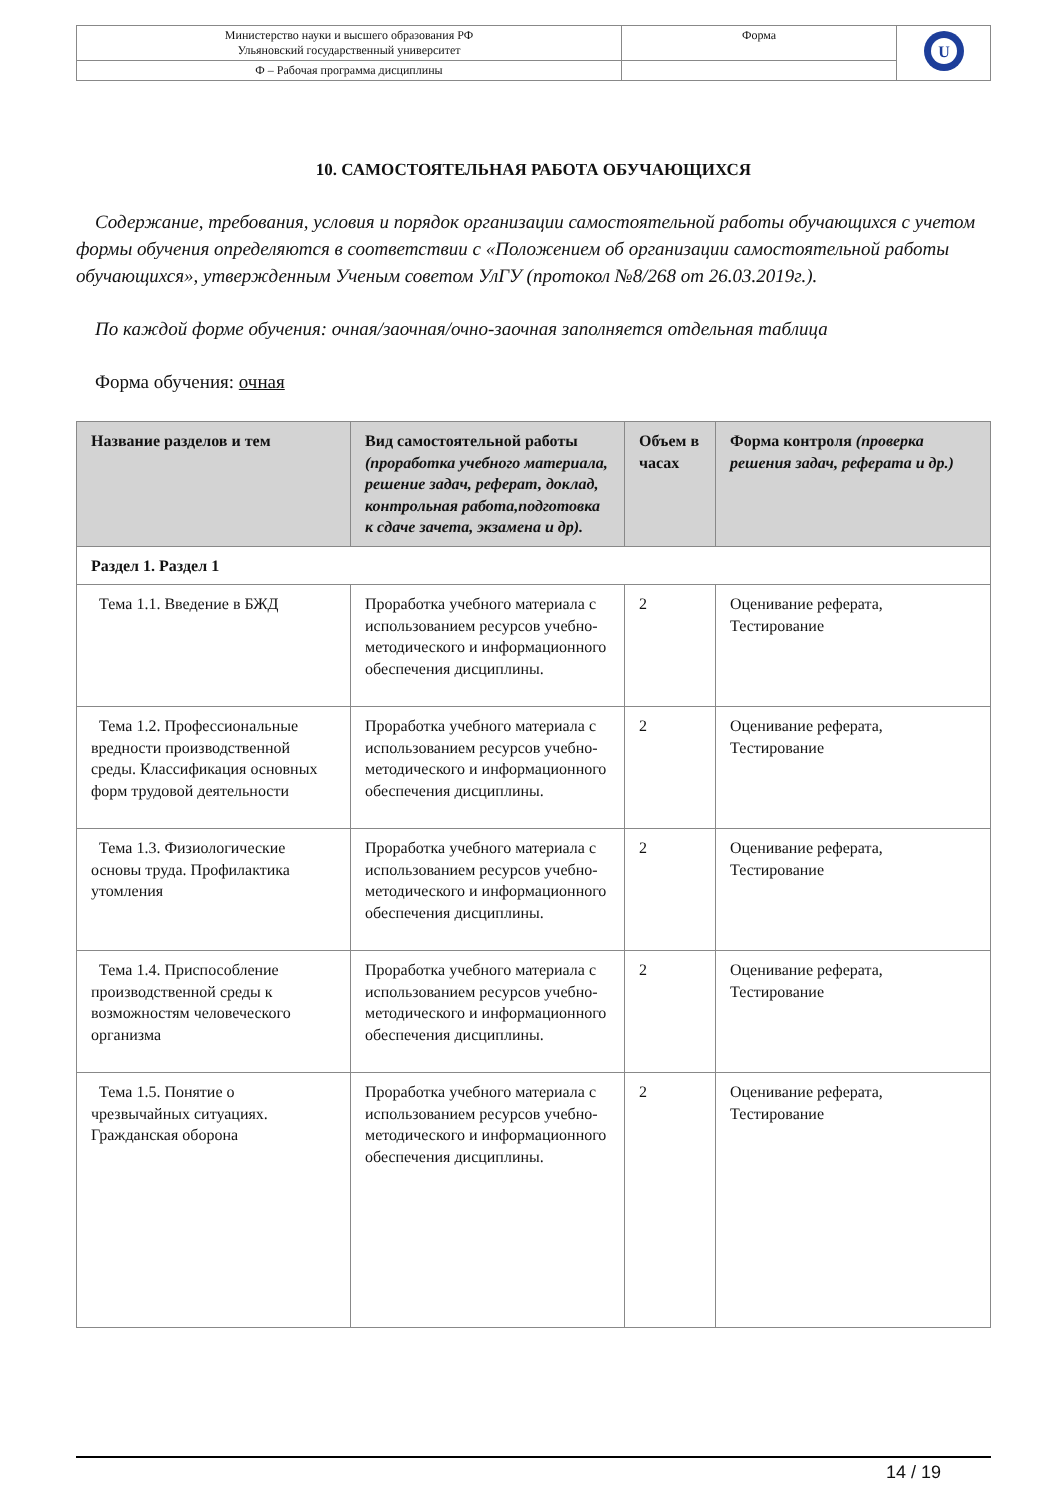| Министерство науки и высшего образования РФ Ульяновский государственный университет | Форма | U |
| Ф – Рабочая программа дисциплины | | |
10. САМОСТОЯТЕЛЬНАЯ РАБОТА ОБУЧАЮЩИХСЯ
Содержание, требования, условия и порядок организации самостоятельной работы обучающихся с учетом формы обучения определяются в соответствии с «Положением об организации самостоятельной работы обучающихся», утвержденным Ученым советом УлГУ (протокол №8/268 от 26.03.2019г.).
По каждой форме обучения: очная/заочная/очно-заочная заполняется отдельная таблица
Форма обучения: очная
| Название разделов и тем | Вид самостоятельной работы (проработка учебного материала, решение задач, реферат, доклад, контрольная работа,подготовка к сдаче зачета, экзамена и др). | Объем в часах | Форма контроля (проверка решения задач, реферата и др.) |
| --- | --- | --- | --- |
| Раздел 1. Раздел 1 | | | |
| Тема 1.1. Введение в БЖД | Проработка учебного материала с использованием ресурсов учебно-методического и информационного обеспечения дисциплины. | 2 | Оценивание реферата, Тестирование |
| Тема 1.2. Профессиональные вредности производственной среды. Классификация основных форм трудовой деятельности | Проработка учебного материала с использованием ресурсов учебно-методического и информационного обеспечения дисциплины. | 2 | Оценивание реферата, Тестирование |
| Тема 1.3. Физиологические основы труда. Профилактика утомления | Проработка учебного материала с использованием ресурсов учебно-методического и информационного обеспечения дисциплины. | 2 | Оценивание реферата, Тестирование |
| Тема 1.4. Приспособление производственной среды к возможностям человеческого организма | Проработка учебного материала с использованием ресурсов учебно-методического и информационного обеспечения дисциплины. | 2 | Оценивание реферата, Тестирование |
| Тема 1.5. Понятие о чрезвычайных ситуациях. Гражданская оборона | Проработка учебного материала с использованием ресурсов учебно-методического и информационного обеспечения дисциплины. | 2 | Оценивание реферата, Тестирование |
14 / 19